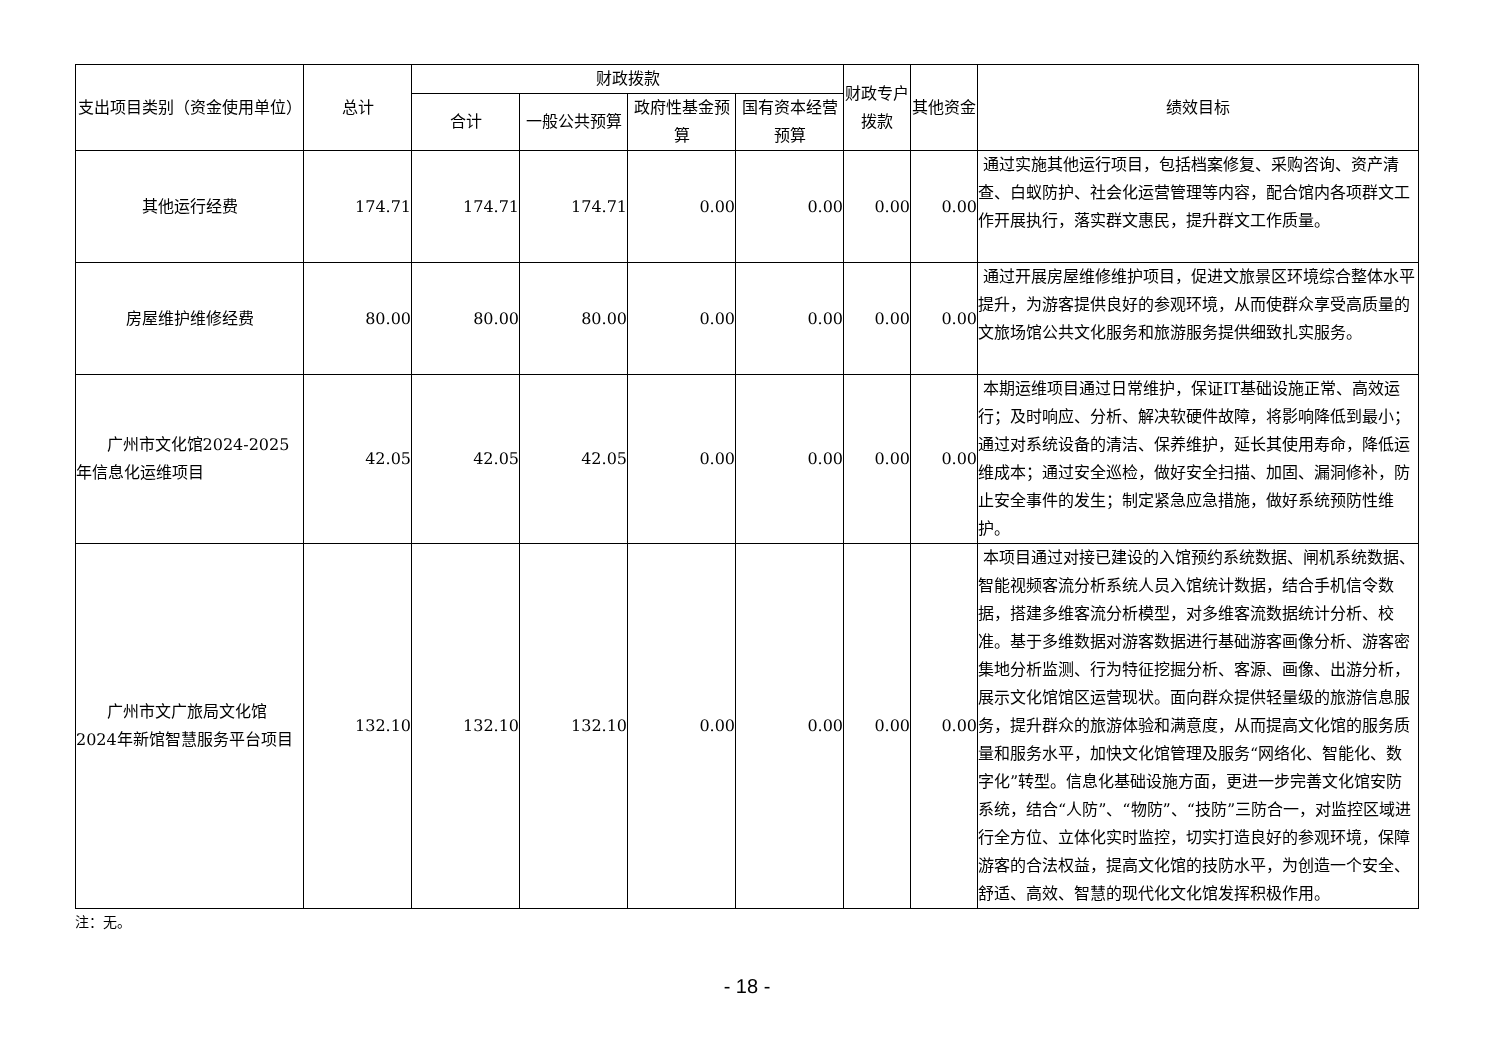| 支出项目类别（资金使用单位） | 总计 | 财政拨款 | | | | 财政专户拨款 | 其他资金 | 绩效目标 |
| --- | --- | --- | --- | --- | --- | --- | --- | --- |
| | | 合计 | 一般公共预算 | 政府性基金预算 | 国有资本经营预算 | | | |
| 其他运行经费 | 174.71 | 174.71 | 174.71 | 0.00 | 0.00 | 0.00 | 0.00 | 通过实施其他运行项目，包括档案修复、采购咨询、资产清查、白蚁防护、社会化运营管理等内容，配合馆内各项群文工作开展执行，落实群文惠民，提升群文工作质量。 |
| 房屋维护维修经费 | 80.00 | 80.00 | 80.00 | 0.00 | 0.00 | 0.00 | 0.00 | 通过开展房屋维修维护项目，促进文旅景区环境综合整体水平提升，为游客提供良好的参观环境，从而使群众享受高质量的文旅场馆公共文化服务和旅游服务提供细致扎实服务。 |
| 广州市文化馆2024-2025年信息化运维项目 | 42.05 | 42.05 | 42.05 | 0.00 | 0.00 | 0.00 | 0.00 | 本期运维项目通过日常维护，保证IT基础设施正常、高效运行；及时响应、分析、解决软硬件故障，将影响降低到最小；通过对系统设备的清洁、保养维护，延长其使用寿命，降低运维成本；通过安全巡检，做好安全扫描、加固、漏洞修补，防止安全事件的发生；制定紧急应急措施，做好系统预防性维护。 |
| 广州市文广旅局文化馆2024年新馆智慧服务平台项目 | 132.10 | 132.10 | 132.10 | 0.00 | 0.00 | 0.00 | 0.00 | 本项目通过对接已建设的入馆预约系统数据、闸机系统数据、智能视频客流分析系统人员入馆统计数据，结合手机信令数据，搭建多维客流分析模型，对多维客流数据统计分析、校准。基于多维数据对游客数据进行基础游客画像分析、游客密集地分析监测、行为特征挖掘分析、客源、画像、出游分析，展示文化馆馆区运营现状。面向群众提供轻量级的旅游信息服务，提升群众的旅游体验和满意度，从而提高文化馆的服务质量和服务水平，加快文化馆管理及服务“网络化、智能化、数字化”转型。信息化基础设施方面，更进一步完善文化馆安防系统，结合“人防”、“物防”、“技防”三防合一，对监控区域进行全方位、立体化实时监控，切实打造良好的参观环境，保障游客的合法权益，提高文化馆的技防水平，为创造一个安全、舒适、高效、智慧的现代化文化馆发挥积极作用。 |
注：无。
- 18 -